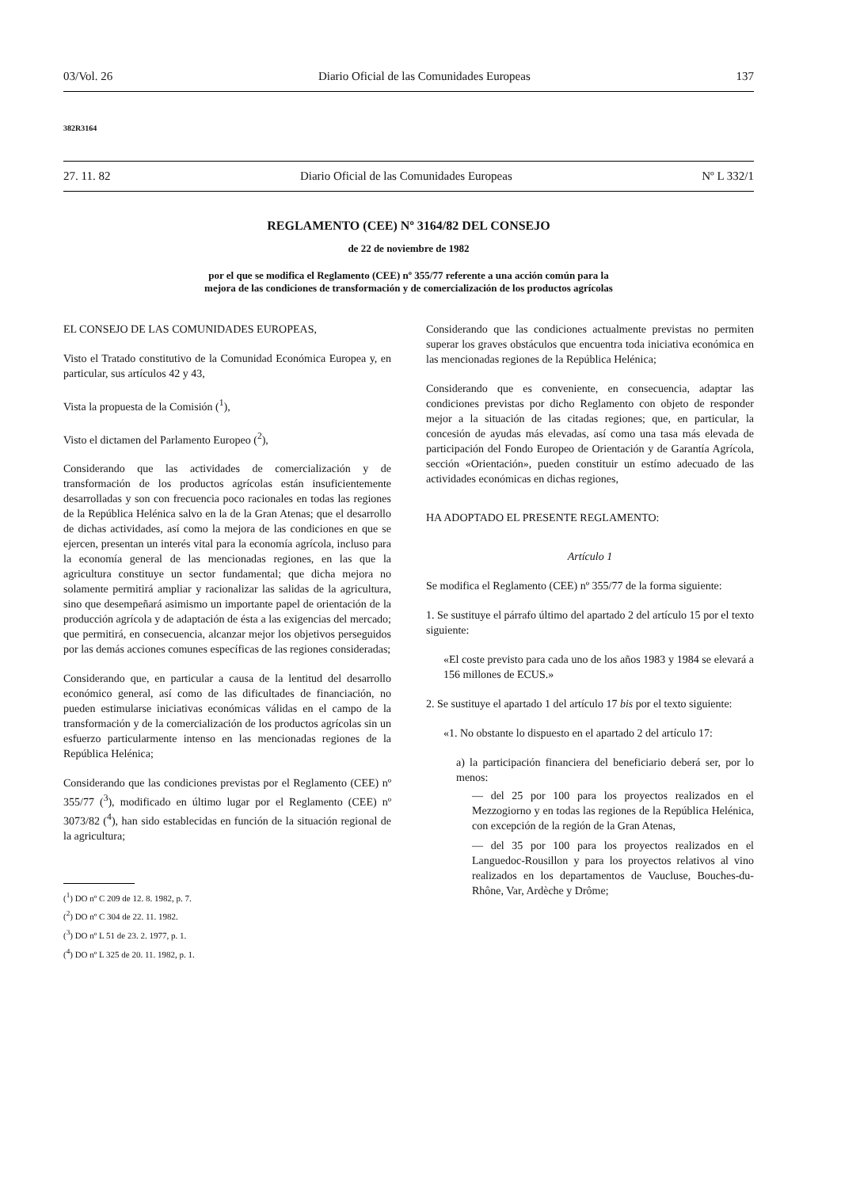03/Vol. 26 Diario Oficial de las Comunidades Europeas 137
382R3164
27. 11. 82 Diario Oficial de las Comunidades Europeas Nº L 332/1
REGLAMENTO (CEE) Nº 3164/82 DEL CONSEJO
de 22 de noviembre de 1982
por el que se modifica el Reglamento (CEE) nº 355/77 referente a una acción común para la
mejora de las condiciones de transformación y de comercialización de los productos agrícolas
EL CONSEJO DE LAS COMUNIDADES EUROPEAS,
Visto el Tratado constitutivo de la Comunidad Económica Europea y, en particular, sus artículos 42 y 43,
Vista la propuesta de la Comisión (<sup>1</sup>),
Visto el dictamen del Parlamento Europeo (<sup>2</sup>),
Considerando que las actividades de comercialización y de transformación de los productos agrícolas están insuficientemente desarrolladas y son con frecuencia poco racionales en todas las regiones de la República Helénica salvo en la de la Gran Atenas; que el desarrollo de dichas actividades, así como la mejora de las condiciones en que se ejercen, presentan un interés vital para la economía agrícola, incluso para la economía general de las mencionadas regiones, en las que la agricultura constituye un sector fundamental; que dicha mejora no solamente permitirá ampliar y racionalizar las salidas de la agricultura, sino que desempeñará asimismo un importante papel de orientación de la producción agrícola y de adaptación de ésta a las exigencias del mercado; que permitirá, en consecuencia, alcanzar mejor los objetivos perseguidos por las demás acciones comunes específicas de las regiones consideradas;
Considerando que, en particular a causa de la lentitud del desarrollo económico general, así como de las dificultades de financiación, no pueden estimularse iniciativas económicas válidas en el campo de la transformación y de la comercialización de los productos agrícolas sin un esfuerzo particularmente intenso en las mencionadas regiones de la República Helénica;
Considerando que las condiciones previstas por el Reglamento (CEE) nº 355/77 (<sup>3</sup>), modificado en último lugar por el Reglamento (CEE) nº 3073/82 (<sup>4</sup>), han sido establecidas en función de la situación regional de la agricultura;
(<sup>1</sup>) DO nº C 209 de 12. 8. 1982, p. 7.
(<sup>2</sup>) DO nº C 304 de 22. 11. 1982.
(<sup>3</sup>) DO nº L 51 de 23. 2. 1977, p. 1.
(<sup>4</sup>) DO nº L 325 de 20. 11. 1982, p. 1.
Considerando que las condiciones actualmente previstas no permiten superar los graves obstáculos que encuentra toda iniciativa económica en las mencionadas regiones de la República Helénica;
Considerando que es conveniente, en consecuencia, adaptar las condiciones previstas por dicho Reglamento con objeto de responder mejor a la situación de las citadas regiones; que, en particular, la concesión de ayudas más elevadas, así como una tasa más elevada de participación del Fondo Europeo de Orientación y de Garantía Agrícola, sección «Orientación», pueden constituir un estímo adecuado de las actividades económicas en dichas regiones,
HA ADOPTADO EL PRESENTE REGLAMENTO:
Artículo 1
Se modifica el Reglamento (CEE) nº 355/77 de la forma siguiente:
1. Se sustituye el párrafo último del apartado 2 del artículo 15 por el texto siguiente:
«El coste previsto para cada uno de los años 1983 y 1984 se elevará a 156 millones de ECUS.»
2. Se sustituye el apartado 1 del artículo 17 bis por el texto siguiente:
«1. No obstante lo dispuesto en el apartado 2 del artículo 17:
a) la participación financiera del beneficiario deberá ser, por lo menos:
— del 25 por 100 para los proyectos realizados en el Mezzogiorno y en todas las regiones de la República Helénica, con excepción de la región de la Gran Atenas,
— del 35 por 100 para los proyectos realizados en el Languedoc-Rousillon y para los proyectos relativos al vino realizados en los departamentos de Vaucluse, Bouches-du-Rhône, Var, Ardèche y Drôme;